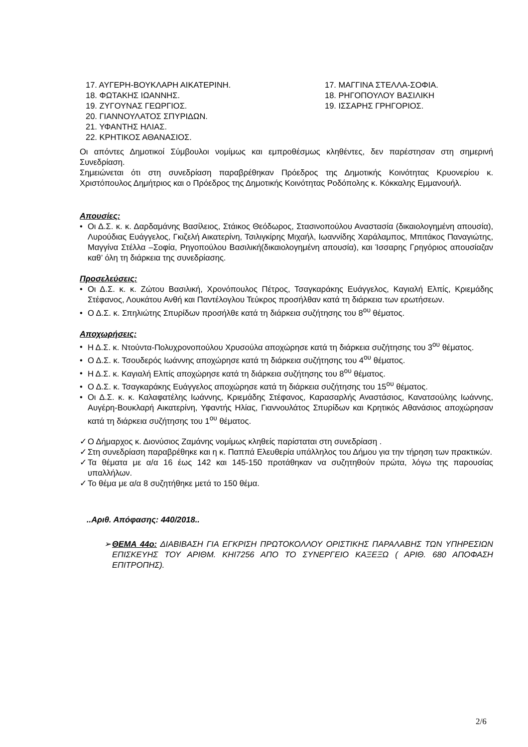17. ΑΥΓΕΡΗ-ΒΟΥΚΛΑΡΗ ΑΙΚΑΤΕΡΙΝΗ.
18. ΦΩΤΑΚΗΣ ΙΩΑΝΝΗΣ.
19. ΖΥΓΟΥΝΑΣ ΓΕΩΡΓΙΟΣ.
20. ΓΙΑΝΝΟΥΛΑΤΟΣ ΣΠΥΡΙΔΩΝ.
21. ΥΦΑΝΤΗΣ ΗΛΙΑΣ.
22. ΚΡΗΤΙΚΟΣ ΑΘΑΝΑΣΙΟΣ.
17. ΜΑΓΓΙΝΑ ΣΤΕΛΛΑ-ΣΟΦΙΑ.
18. ΡΗΓΟΠΟΥΛΟΥ ΒΑΣΙΛΙΚΗ
19. ΙΣΣΑΡΗΣ ΓΡΗΓΟΡΙΟΣ.
Οι απόντες Δημοτικοί Σύμβουλοι νομίμως και εμπροθέσμως κληθέντες, δεν παρέστησαν στη σημερινή Συνεδρίαση.
Σημειώνεται ότι στη συνεδρίαση παραβρέθηκαν Πρόεδρος της Δημοτικής Κοινότητας Κρυονερίου κ. Χριστόπουλος Δημήτριος και ο Πρόεδρος της Δημοτικής Κοινότητας Ροδόπολης κ. Κόκκαλης Εμμανουήλ.
Απουσίες:
• Οι Δ.Σ. κ. κ. Δαρδαμάνης Βασίλειος, Στάικος Θεόδωρος, Στασινοπούλου Αναστασία (δικαιολογημένη απουσία), Λυρούδιας Ευάγγελος, Γκιζελή Αικατερίνη, Τσιλιγκίρης Μιχαήλ, Ιωαννίδης Χαράλαμπος, Μπιτάκος Παναγιώτης, Μαγγίνα Στέλλα –Σοφία, Ρηγοπούλου Βασιλική(δικαιολογημένη απουσία), και Ίσσαρης Γρηγόριος απουσίαζαν καθ’ όλη τη διάρκεια της συνεδρίασης.
Προσελεύσεις:
• Οι Δ.Σ. κ. κ. Ζώτου Βασιλική, Χρονόπουλος Πέτρος, Τσαγκαράκης Ευάγγελος, Καγιαλή Ελπίς, Κριεμάδης Στέφανος, Λουκάτου Ανθή και Παντέλογλου Τεύκρος προσήλθαν κατά τη διάρκεια των ερωτήσεων.
• Ο Δ.Σ. κ. Σπηλιώτης Σπυρίδων προσήλθε κατά τη διάρκεια συζήτησης του 8<sup>ου</sup> θέματος.
Αποχωρήσεις:
• Η Δ.Σ. κ. Ντούντα-Πολυχρονοπούλου Χρυσούλα αποχώρησε κατά τη διάρκεια συζήτησης του 3<sup>ου</sup> θέματος.
• Ο Δ.Σ. κ. Τσουδερός Ιωάννης αποχώρησε κατά τη διάρκεια συζήτησης του 4<sup>ου</sup> θέματος.
• Η Δ.Σ. κ. Καγιαλή Ελπίς αποχώρησε κατά τη διάρκεια συζήτησης του 8<sup>ου</sup> θέματος.
• Ο Δ.Σ. κ. Τσαγκαράκης Ευάγγελος αποχώρησε κατά τη διάρκεια συζήτησης του 15<sup>ου</sup> θέματος.
• Οι Δ.Σ. κ. κ. Καλαφατέλης Ιωάννης, Κριεμάδης Στέφανος, Καρασαρλής Αναστάσιος, Κανατσούλης Ιωάννης, Αυγέρη-Βουκλαρή Αικατερίνη, Υφαντής Ηλίας, Γιαννουλάτος Σπυρίδων και Κρητικός Αθανάσιος αποχώρησαν κατά τη διάρκεια συζήτησης του 1<sup>ου</sup> θέματος.
✓ Ο Δήμαρχος κ. Διονύσιος Ζαμάνης νομίμως κληθείς παρίσταται στη συνεδρίαση .
✓ Στη συνεδρίαση παραβρέθηκε και η κ. Παππά Ελευθερία υπάλληλος του Δήμου για την τήρηση των πρακτικών.
✓ Τα θέματα με α/α 16 έως 142 και 145-150 προτάθηκαν να συζητηθούν πρώτα, λόγω της παρουσίας υπαλλήλων.
✓ Το θέμα με α/α 8 συζητήθηκε μετά το 150 θέμα.
..Αριθ. Απόφασης: 440/2018..
➢ ΘΕΜΑ 44ο: ΔΙΑΒΙΒΑΣΗ ΓΙΑ ΕΓΚΡΙΣΗ ΠΡΩΤΟΚΟΛΛΟΥ ΟΡΙΣΤΙΚΗΣ ΠΑΡΑΛΑΒΗΣ ΤΩΝ ΥΠΗΡΕΣΙΩΝ ΕΠΙΣΚΕΥΗΣ ΤΟΥ ΑΡΙΘΜ. ΚΗΙ7256 ΑΠΟ ΤΟ ΣΥΝΕΡΓΕΙΟ ΚΑΞΕΞΩ ( ΑΡΙΘ. 680 ΑΠΟΦΑΣΗ ΕΠΙΤΡΟΠΗΣ).
2/6